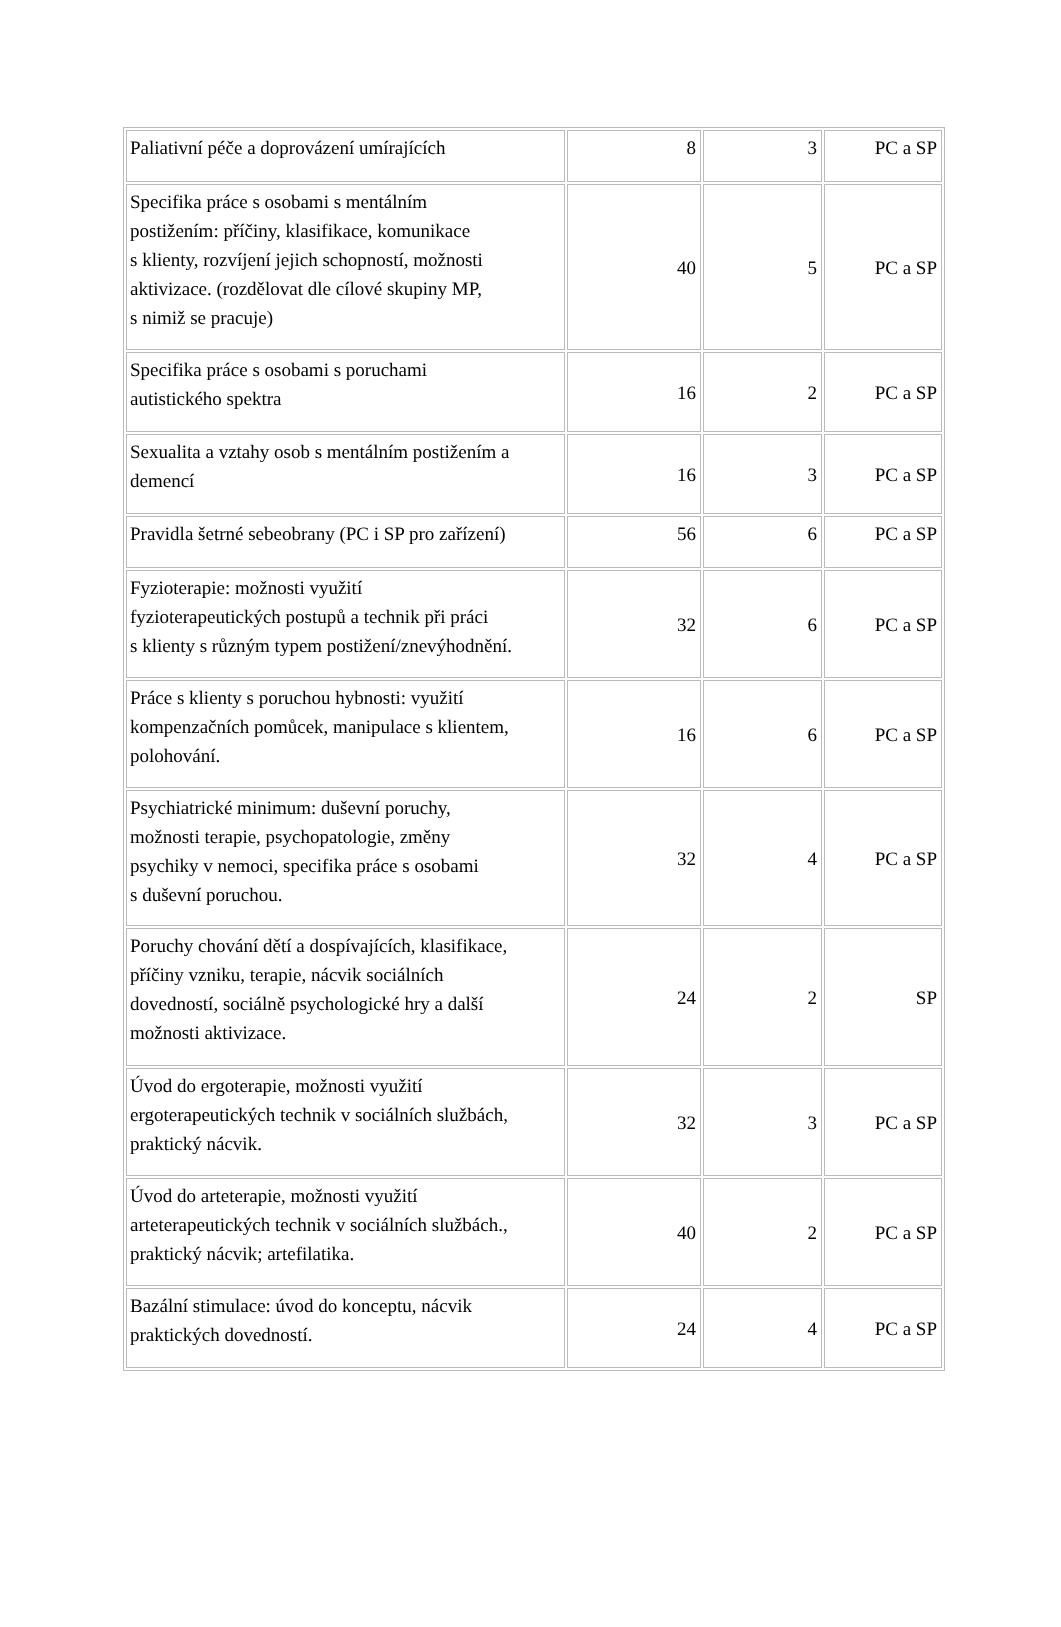| Paliativní péče a doprovázení umírajících | 8 | 3 | PC a SP |
| Specifika práce s osobami s mentálním postižením: příčiny, klasifikace, komunikace s klienty, rozvíjení jejich schopností, možnosti aktivizace. (rozdělovat dle cílové skupiny MP, s nimiž se pracuje) | 40 | 5 | PC a SP |
| Specifika práce s osobami s poruchami autistického spektra | 16 | 2 | PC a SP |
| Sexualita a vztahy osob s mentálním postižením a demencí | 16 | 3 | PC a SP |
| Pravidla šetrné sebeobrany (PC i SP pro zařízení) | 56 | 6 | PC a SP |
| Fyzioterapie: možnosti využití fyzioterapeutických postupů a technik při práci s klienty s různým typem postižení/znevýhodnění. | 32 | 6 | PC a SP |
| Práce s klienty s poruchou hybnosti: využití kompenzačních pomůcek, manipulace s klientem, polohování. | 16 | 6 | PC a SP |
| Psychiatrické minimum: duševní poruchy, možnosti terapie, psychopatologie, změny psychiky v nemoci, specifika práce s osobami s duševní poruchou. | 32 | 4 | PC a SP |
| Poruchy chování dětí a dospívajících, klasifikace, příčiny vzniku, terapie, nácvik sociálních dovedností, sociálně psychologické hry a další možnosti aktivizace. | 24 | 2 | SP |
| Úvod do ergoterapie, možnosti využití ergoterapeutických technik v sociálních službách, praktický nácvik. | 32 | 3 | PC a SP |
| Úvod do arteterapie, možnosti využití arteterapeutických technik v sociálních službách., praktický nácvik; artefilatika. | 40 | 2 | PC a SP |
| Bazální stimulace: úvod do konceptu, nácvik praktických dovedností. | 24 | 4 | PC a SP |